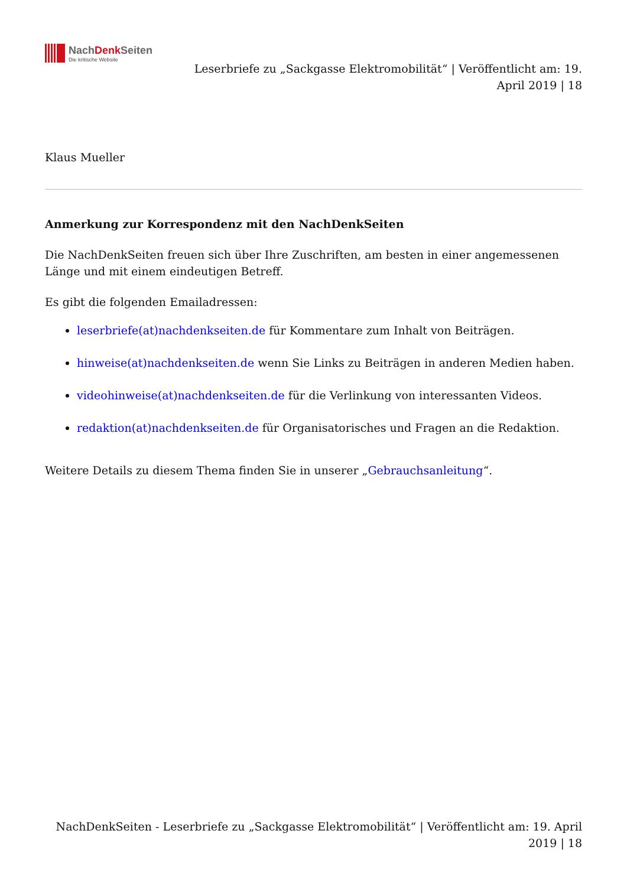NachDenk Seiten
Die kritische Website
Leserbriefe zu „Sackgasse Elektromobilität“ | Veröffentlicht am: 19. April 2019 | 18
Klaus Mueller
Anmerkung zur Korrespondenz mit den NachDenkSeiten
Die NachDenkSeiten freuen sich über Ihre Zuschriften, am besten in einer angemessenen Länge und mit einem eindeutigen Betreff.
Es gibt die folgenden Emailadressen:
leserbriefe(at)nachdenkseiten.de für Kommentare zum Inhalt von Beiträgen.
hinweise(at)nachdenkseiten.de wenn Sie Links zu Beiträgen in anderen Medien haben.
videohinweise(at)nachdenkseiten.de für die Verlinkung von interessanten Videos.
redaktion(at)nachdenkseiten.de für Organisatorisches und Fragen an die Redaktion.
Weitere Details zu diesem Thema finden Sie in unserer „Gebrauchsanleitung“.
NachDenkSeiten - Leserbriefe zu „Sackgasse Elektromobilität“ | Veröffentlicht am: 19. April 2019 | 18